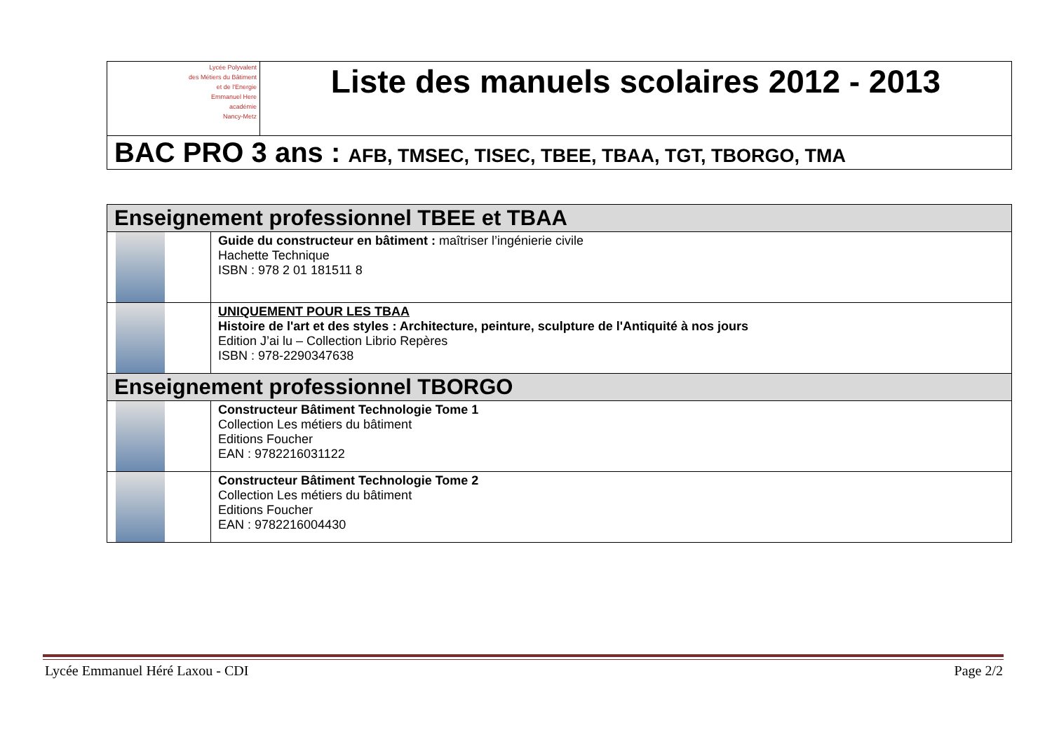| Lycée Polyvalent des Métiers du Bâtiment et de l'Energie Emmanuel Here académie Nancy-Metz | Liste des manuels scolaires 2012 - 2013 |
| BAC PRO 3 ans : AFB, TMSEC, TISEC, TBEE, TBAA, TGT, TBORGO, TMA | |
| Enseignement professionnel TBEE et TBAA | |
| | Guide du constructeur en bâtiment : maîtriser l’ingénierie civile Hachette Technique ISBN : 978 2 01 181511 8 |
| | UNIQUEMENT POUR LES TBAA Histoire de l'art et des styles : Architecture, peinture, sculpture de l'Antiquité à nos jours Edition J’ai lu – Collection Librio Repères ISBN : 978-2290347638 |
| Enseignement professionnel TBORGO | |
| | Constructeur Bâtiment Technologie Tome 1 Collection Les métiers du bâtiment Editions Foucher EAN : 9782216031122 |
| | Constructeur Bâtiment Technologie Tome 2 Collection Les métiers du bâtiment Editions Foucher EAN : 9782216004430 |
Lycée Emmanuel Héré Laxou - CDI Page 2/2